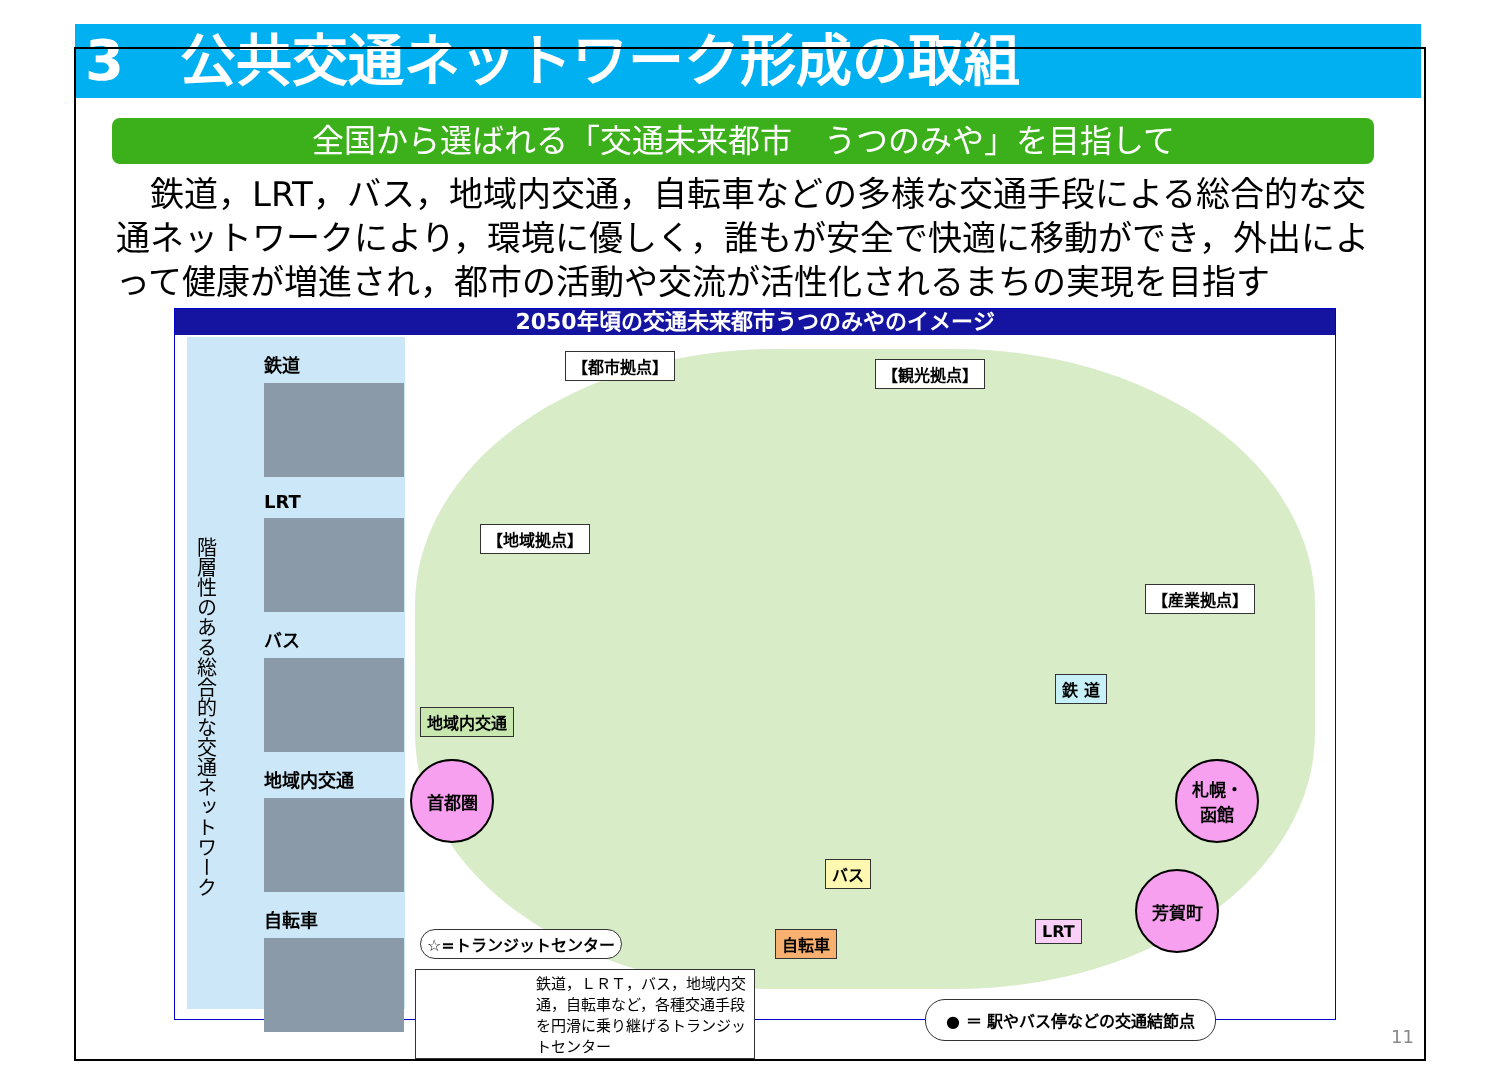3　公共交通ネットワーク形成の取組
全国から選ばれる「交通未来都市　うつのみや」を目指して
　鉄道，LRT，バス，地域内交通，自転車などの多様な交通手段による総合的な交通ネットワークにより，環境に優しく，誰もが安全で快適に移動ができ，外出によって健康が増進され，都市の活動や交流が活性化されるまちの実現を目指す
2050年頃の交通未来都市うつのみやのイメージ
階層性のある総合的な交通ネットワーク
鉄道
LRT
バス
地域内交通
自転車
【都市拠点】 【観光拠点】
【地域拠点】
【産業拠点】
地域内交通
鉄 道
バス
自転車
LRT
首都圏
札幌・
函館
芳賀町
☆=トランジットセンター
鉄道，ＬＲＴ，バス，地域内交通，自転車など，各種交通手段を円滑に乗り継げるトランジットセンター
● ＝ 駅やバス停などの交通結節点
11